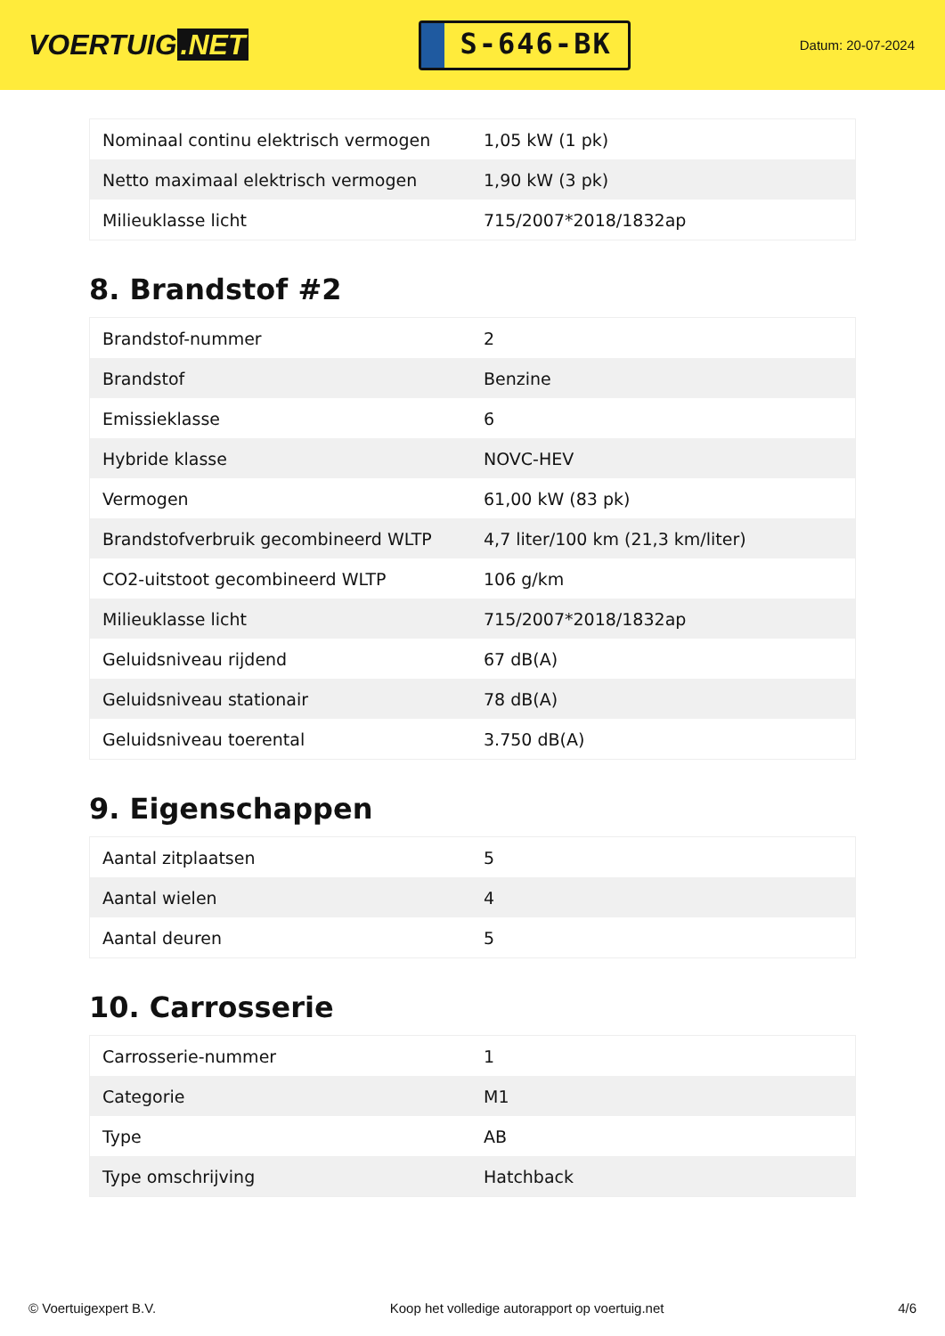VOERTUIG.NET
S-646-BK
Datum: 20-07-2024
| Nominaal continu elektrisch vermogen | 1,05 kW (1 pk) |
| Netto maximaal elektrisch vermogen | 1,90 kW (3 pk) |
| Milieuklasse licht | 715/2007*2018/1832ap |
8. Brandstof #2
| Brandstof-nummer | 2 |
| Brandstof | Benzine |
| Emissieklasse | 6 |
| Hybride klasse | NOVC-HEV |
| Vermogen | 61,00 kW (83 pk) |
| Brandstofverbruik gecombineerd WLTP | 4,7 liter/100 km (21,3 km/liter) |
| CO2-uitstoot gecombineerd WLTP | 106 g/km |
| Milieuklasse licht | 715/2007*2018/1832ap |
| Geluidsniveau rijdend | 67 dB(A) |
| Geluidsniveau stationair | 78 dB(A) |
| Geluidsniveau toerental | 3.750 dB(A) |
9. Eigenschappen
| Aantal zitplaatsen | 5 |
| Aantal wielen | 4 |
| Aantal deuren | 5 |
10. Carrosserie
| Carrosserie-nummer | 1 |
| Categorie | M1 |
| Type | AB |
| Type omschrijving | Hatchback |
© Voertuigexpert B.V. Koop het volledige autorapport op voertuig.net 4/6